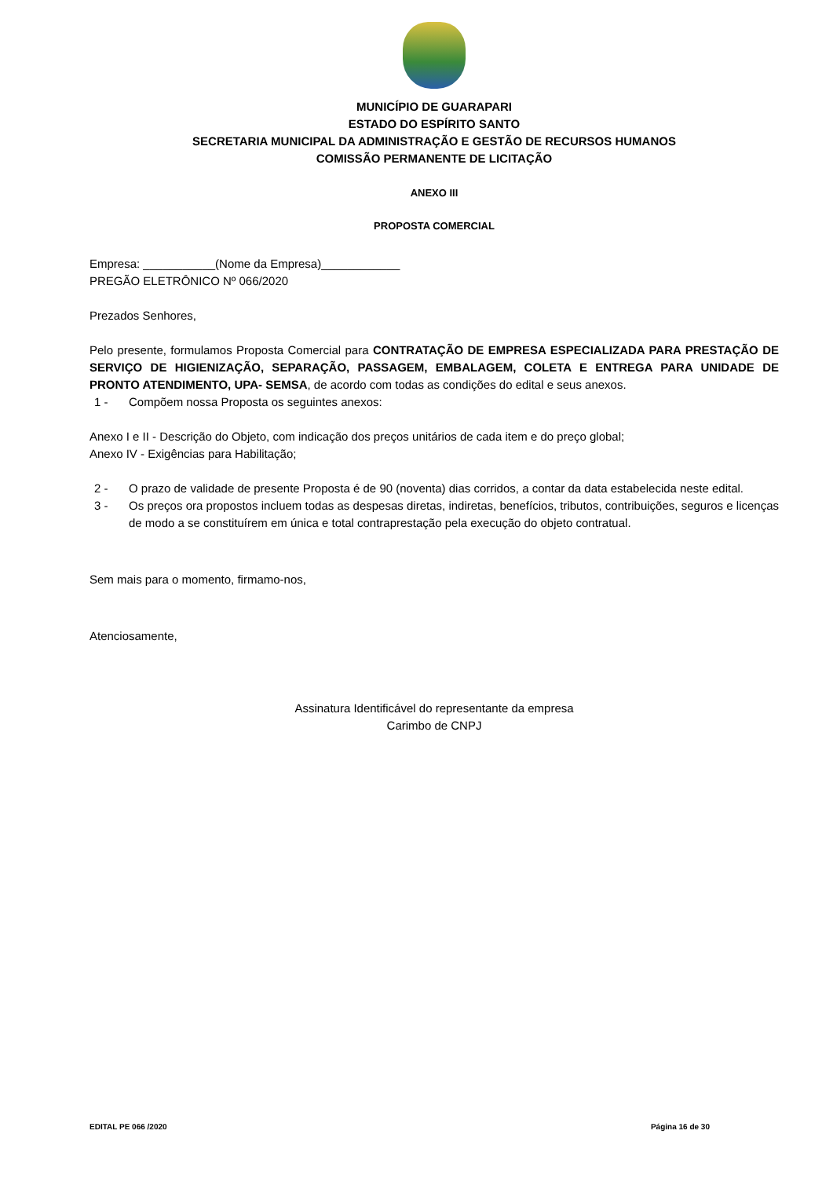MUNICÍPIO DE GUARAPARI
ESTADO DO ESPÍRITO SANTO
SECRETARIA MUNICIPAL DA ADMINISTRAÇÃO E GESTÃO DE RECURSOS HUMANOS
COMISSÃO PERMANENTE DE LICITAÇÃO
ANEXO III
PROPOSTA COMERCIAL
Empresa: ___________(Nome da Empresa)____________
PREGÃO ELETRÔNICO Nº 066/2020
Prezados Senhores,
Pelo presente, formulamos Proposta Comercial para CONTRATAÇÃO DE EMPRESA ESPECIALIZADA PARA PRESTAÇÃO DE SERVIÇO DE HIGIENIZAÇÃO, SEPARAÇÃO, PASSAGEM, EMBALAGEM, COLETA E ENTREGA PARA UNIDADE DE PRONTO ATENDIMENTO, UPA- SEMSA, de acordo com todas as condições do edital e seus anexos.
1 - Compõem nossa Proposta os seguintes anexos:
Anexo I e II - Descrição do Objeto, com indicação dos preços unitários de cada item e do preço global;
Anexo IV - Exigências para Habilitação;
2 - O prazo de validade de presente Proposta é de 90 (noventa) dias corridos, a contar da data estabelecida neste edital.
3 - Os preços ora propostos incluem todas as despesas diretas, indiretas, benefícios, tributos, contribuições, seguros e licenças de modo a se constituírem em única e total contraprestação pela execução do objeto contratual.
Sem mais para o momento, firmamo-nos,
Atenciosamente,
Assinatura Identificável do representante da empresa
Carimbo de CNPJ
EDITAL PE 066 /2020 Página 16 de 30